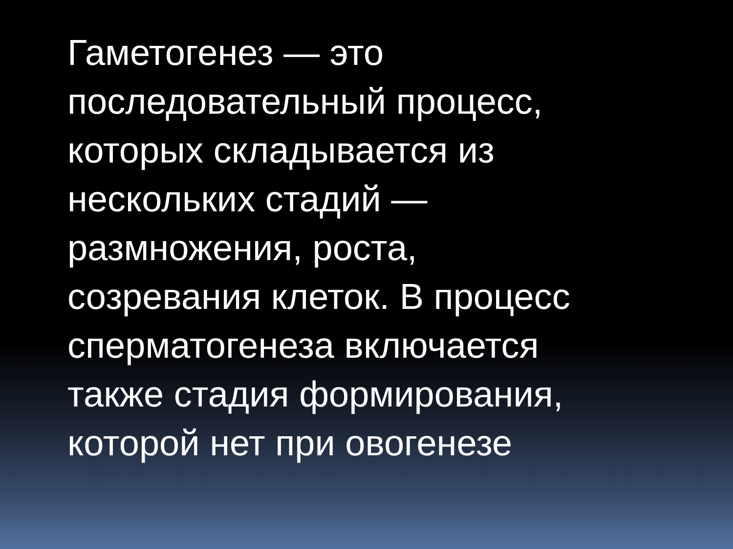Гаметогенез — это последовательный процесс, которых складывается из нескольких стадий — размножения, роста, созревания клеток. В процесс сперматогенеза включается также стадия формирования, которой нет при овогенезе